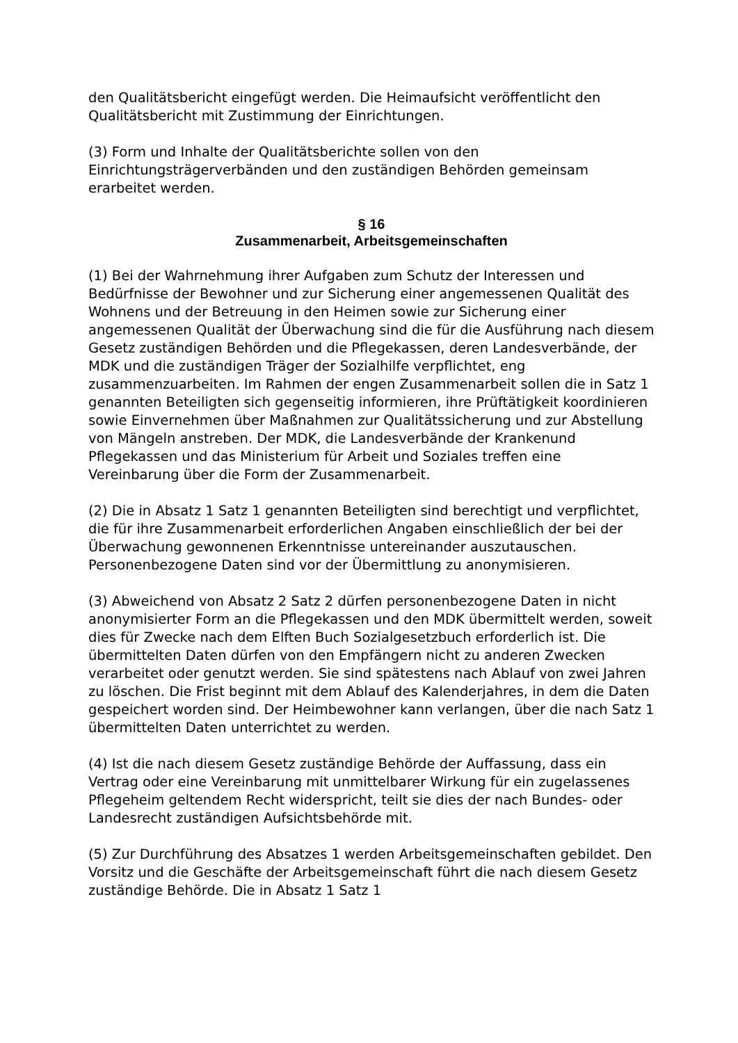den Qualitätsbericht eingefügt werden. Die Heimaufsicht veröffentlicht den Qualitätsbericht mit Zustimmung der Einrichtungen.
(3) Form und Inhalte der Qualitätsberichte sollen von den Einrichtungsträgerverbänden und den zuständigen Behörden gemeinsam erarbeitet werden.
§ 16
Zusammenarbeit, Arbeitsgemeinschaften
(1) Bei der Wahrnehmung ihrer Aufgaben zum Schutz der Interessen und Bedürfnisse der Bewohner und zur Sicherung einer angemessenen Qualität des Wohnens und der Betreuung in den Heimen sowie zur Sicherung einer angemessenen Qualität der Überwachung sind die für die Ausführung nach diesem Gesetz zuständigen Behörden und die Pflegekassen, deren Landesverbände, der MDK und die zuständigen Träger der Sozialhilfe verpflichtet, eng zusammenzuarbeiten. Im Rahmen der engen Zusammenarbeit sollen die in Satz 1 genannten Beteiligten sich gegenseitig informieren, ihre Prüftätigkeit koordinieren sowie Einvernehmen über Maßnahmen zur Qualitätssicherung und zur Abstellung von Mängeln anstreben. Der MDK, die Landesverbände der Krankenund Pflegekassen und das Ministerium für Arbeit und Soziales treffen eine Vereinbarung über die Form der Zusammenarbeit.
(2) Die in Absatz 1 Satz 1 genannten Beteiligten sind berechtigt und verpflichtet, die für ihre Zusammenarbeit erforderlichen Angaben einschließlich der bei der Überwachung gewonnenen Erkenntnisse untereinander auszutauschen. Personenbezogene Daten sind vor der Übermittlung zu anonymisieren.
(3) Abweichend von Absatz 2 Satz 2 dürfen personenbezogene Daten in nicht anonymisierter Form an die Pflegekassen und den MDK übermittelt werden, soweit dies für Zwecke nach dem Elften Buch Sozialgesetzbuch erforderlich ist. Die übermittelten Daten dürfen von den Empfängern nicht zu anderen Zwecken verarbeitet oder genutzt werden. Sie sind spätestens nach Ablauf von zwei Jahren zu löschen. Die Frist beginnt mit dem Ablauf des Kalenderjahres, in dem die Daten gespeichert worden sind. Der Heimbewohner kann verlangen, über die nach Satz 1 übermittelten Daten unterrichtet zu werden.
(4) Ist die nach diesem Gesetz zuständige Behörde der Auffassung, dass ein Vertrag oder eine Vereinbarung mit unmittelbarer Wirkung für ein zugelassenes Pflegeheim geltendem Recht widerspricht, teilt sie dies der nach Bundes- oder Landesrecht zuständigen Aufsichtsbehörde mit.
(5) Zur Durchführung des Absatzes 1 werden Arbeitsgemeinschaften gebildet. Den Vorsitz und die Geschäfte der Arbeitsgemeinschaft führt die nach diesem Gesetz zuständige Behörde. Die in Absatz 1 Satz 1